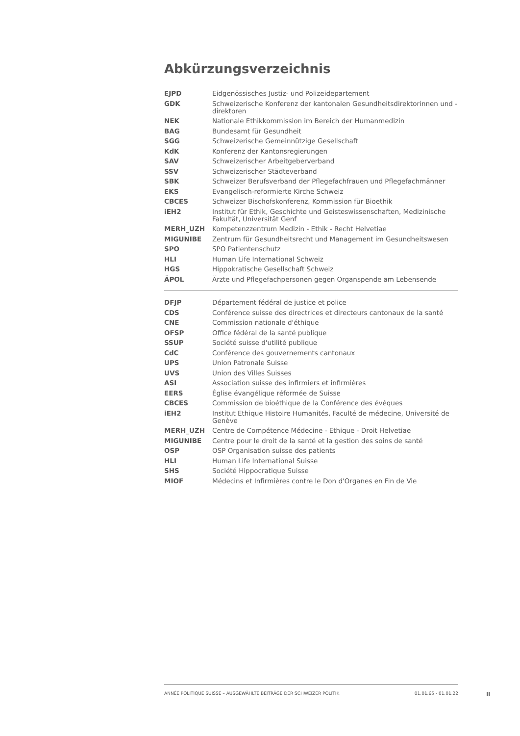Abkürzungsverzeichnis
| EJPD | Eidgenössisches Justiz- und Polizeidepartement |
| GDK | Schweizerische Konferenz der kantonalen Gesundheitsdirektorinnen und -direktoren |
| NEK | Nationale Ethikkommission im Bereich der Humanmedizin |
| BAG | Bundesamt für Gesundheit |
| SGG | Schweizerische Gemeinnützige Gesellschaft |
| KdK | Konferenz der Kantonsregierungen |
| SAV | Schweizerischer Arbeitgeberverband |
| SSV | Schweizerischer Städteverband |
| SBK | Schweizer Berufsverband der Pflegefachfrauen und Pflegefachmänner |
| EKS | Evangelisch-reformierte Kirche Schweiz |
| CBCES | Schweizer Bischofskonferenz, Kommission für Bioethik |
| iEH2 | Institut für Ethik, Geschichte und Geisteswissenschaften, Medizinische Fakultät, Universität Genf |
| MERH_UZH | Kompetenzzentrum Medizin - Ethik - Recht Helvetiae |
| MIGUNIBE | Zentrum für Gesundheitsrecht und Management im Gesundheitswesen |
| SPO | SPO Patientenschutz |
| HLI | Human Life International Schweiz |
| HGS | Hippokratische Gesellschaft Schweiz |
| ÄPOL | Ärzte und Pflegefachpersonen gegen Organspende am Lebensende |
| DFJP | Département fédéral de justice et police |
| CDS | Conférence suisse des directrices et directeurs cantonaux de la santé |
| CNE | Commission nationale d'éthique |
| OFSP | Office fédéral de la santé publique |
| SSUP | Société suisse d'utilité publique |
| CdC | Conférence des gouvernements cantonaux |
| UPS | Union Patronale Suisse |
| UVS | Union des Villes Suisses |
| ASI | Association suisse des infirmiers et infirmières |
| EERS | Église évangélique réformée de Suisse |
| CBCES | Commission de bioéthique de la Conférence des évêques |
| iEH2 | Institut Ethique Histoire Humanités, Faculté de médecine, Université de Genève |
| MERH_UZH | Centre de Compétence Médecine - Ethique - Droit Helvetiae |
| MIGUNIBE | Centre pour le droit de la santé et la gestion des soins de santé |
| OSP | OSP Organisation suisse des patients |
| HLI | Human Life International Suisse |
| SHS | Société Hippocratique Suisse |
| MIOF | Médecins et Infirmières contre le Don d'Organes en Fin de Vie |
ANNÉE POLITIQUE SUISSE – AUSGEWÄHLTE BEITRÄGE DER SCHWEIZER POLITIK 01.01.65 - 01.01.22
II